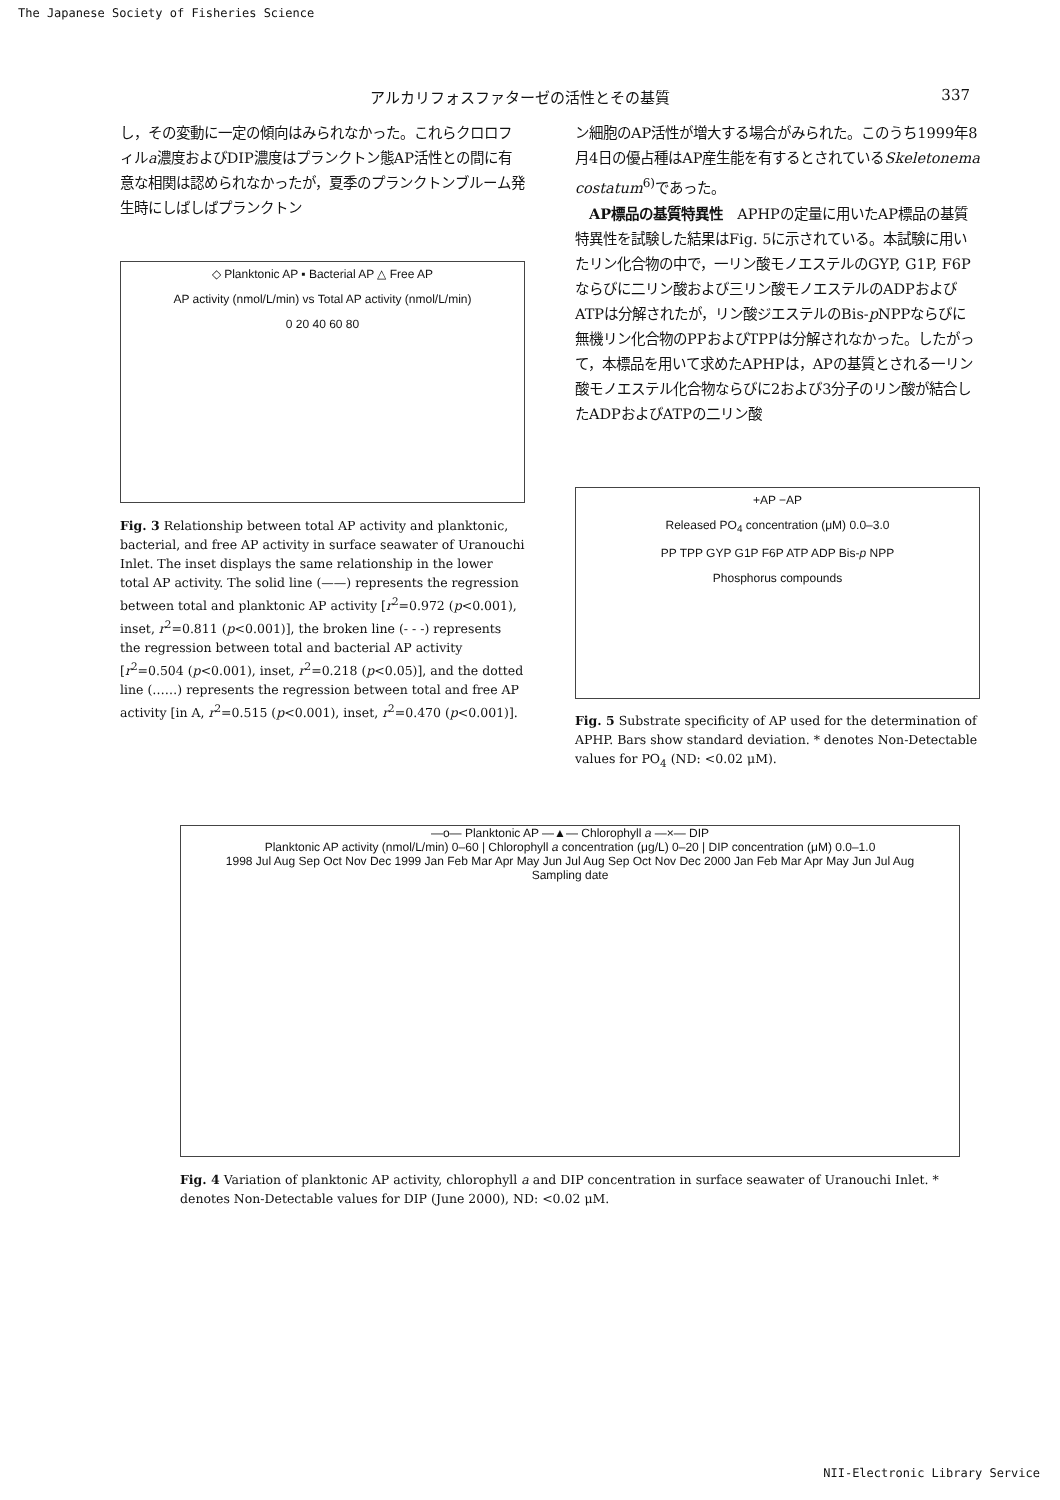The Japanese Society of Fisheries Science
アルカリフォスファターゼの活性とその基質 337
し，その変動に一定の傾向はみられなかった。これらクロロフィルa濃度およびDIP濃度はプランクトン態AP活性との間に有意な相関は認められなかったが，夏季のプランクトンブルーム発生時にしばしばプランクトン
◇ Planktonic AP ▪ Bacterial AP △ Free AP
AP activity (nmol/L/min) vs Total AP activity (nmol/L/min)
0 20 40 60 80
Fig. 3 Relationship between total AP activity and planktonic, bacterial, and free AP activity in surface seawater of Uranouchi Inlet. The inset displays the same relationship in the lower total AP activity. The solid line (——) represents the regression between total and planktonic AP activity [r<sup>2</sup>=0.972 (p<0.001), inset, r<sup>2</sup>=0.811 (p<0.001)], the broken line (- - -) represents the regression between total and bacterial AP activity [r<sup>2</sup>=0.504 (p<0.001), inset, r<sup>2</sup>=0.218 (p<0.05)], and the dotted line (……) represents the regression between total and free AP activity [in A, r<sup>2</sup>=0.515 (p<0.001), inset, r<sup>2</sup>=0.470 (p<0.001)].
ン細胞のAP活性が増大する場合がみられた。このうち1999年8月4日の優占種はAP産生能を有するとされているSkeletonema costatum<sup>6)</sup>であった。
　AP標品の基質特異性　APHPの定量に用いたAP標品の基質特異性を試験した結果はFig. 5に示されている。本試験に用いたリン化合物の中で，一リン酸モノエステルのGYP, G1P, F6Pならびに二リン酸および三リン酸モノエステルのADPおよびATPは分解されたが，リン酸ジエステルのBis-p NPPならびに無機リン化合物のPPおよびTPPは分解されなかった。したがって，本標品を用いて求めたAPHPは，APの基質とされる一リン酸モノエステル化合物ならびに2および3分子のリン酸が結合したADPおよびATPの二リン酸
+AP −AP
Released PO<sub>4</sub> concentration (μM) 0.0–3.0
PP TPP GYP G1P F6P ATP ADP Bis-p NPP
Phosphorus compounds
Fig. 5 Substrate specificity of AP used for the determination of APHP. Bars show standard deviation. * denotes Non-Detectable values for PO<sub>4</sub> (ND: <0.02 μM).
—o— Planktonic AP —▲— Chlorophyll a —×— DIP
Planktonic AP activity (nmol/L/min) 0–60 | Chlorophyll a concentration (μg/L) 0–20 | DIP concentration (μM) 0.0–1.0
1998 Jul Aug Sep Oct Nov Dec 1999 Jan Feb Mar Apr May Jun Jul Aug Sep Oct Nov Dec 2000 Jan Feb Mar Apr May Jun Jul Aug
Sampling date
Fig. 4 Variation of planktonic AP activity, chlorophyll a and DIP concentration in surface seawater of Uranouchi Inlet. * denotes Non-Detectable values for DIP (June 2000), ND: <0.02 μM.
NII-Electronic Library Service